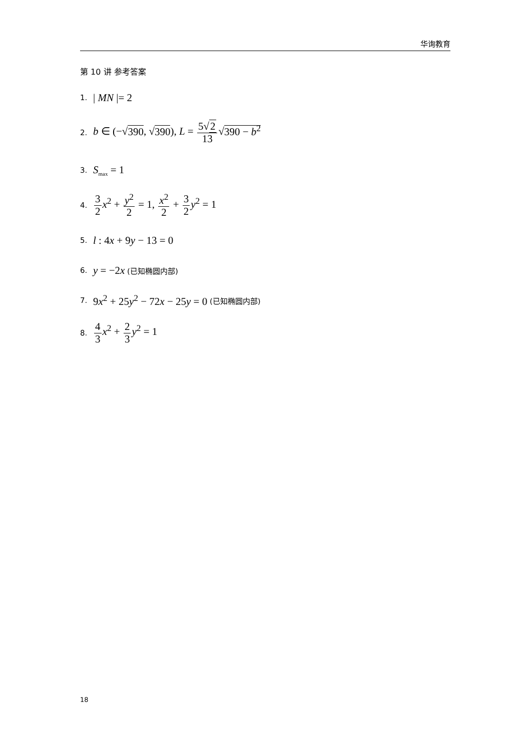华询教育
第 10 讲 参考答案
1. | MN |= 2
2. b ∈ (−√390, √390), L = 5√2 13√390 − b<sup>2</sup>
3. S<sub>max</sub> = 1
4. 3 2 x<sup>2</sup> + y<sup>2</sup> 2 = 1, x<sup>2</sup> 2 + 3 2 y<sup>2</sup> = 1
5. l : 4x + 9y − 13 = 0
6. y = −2x (已知椭圆内部)
7. 9x<sup>2</sup> + 25y<sup>2</sup> − 72x − 25y = 0 (已知椭圆内部)
8. 4 3 x<sup>2</sup> + 2 3 y<sup>2</sup> = 1
18